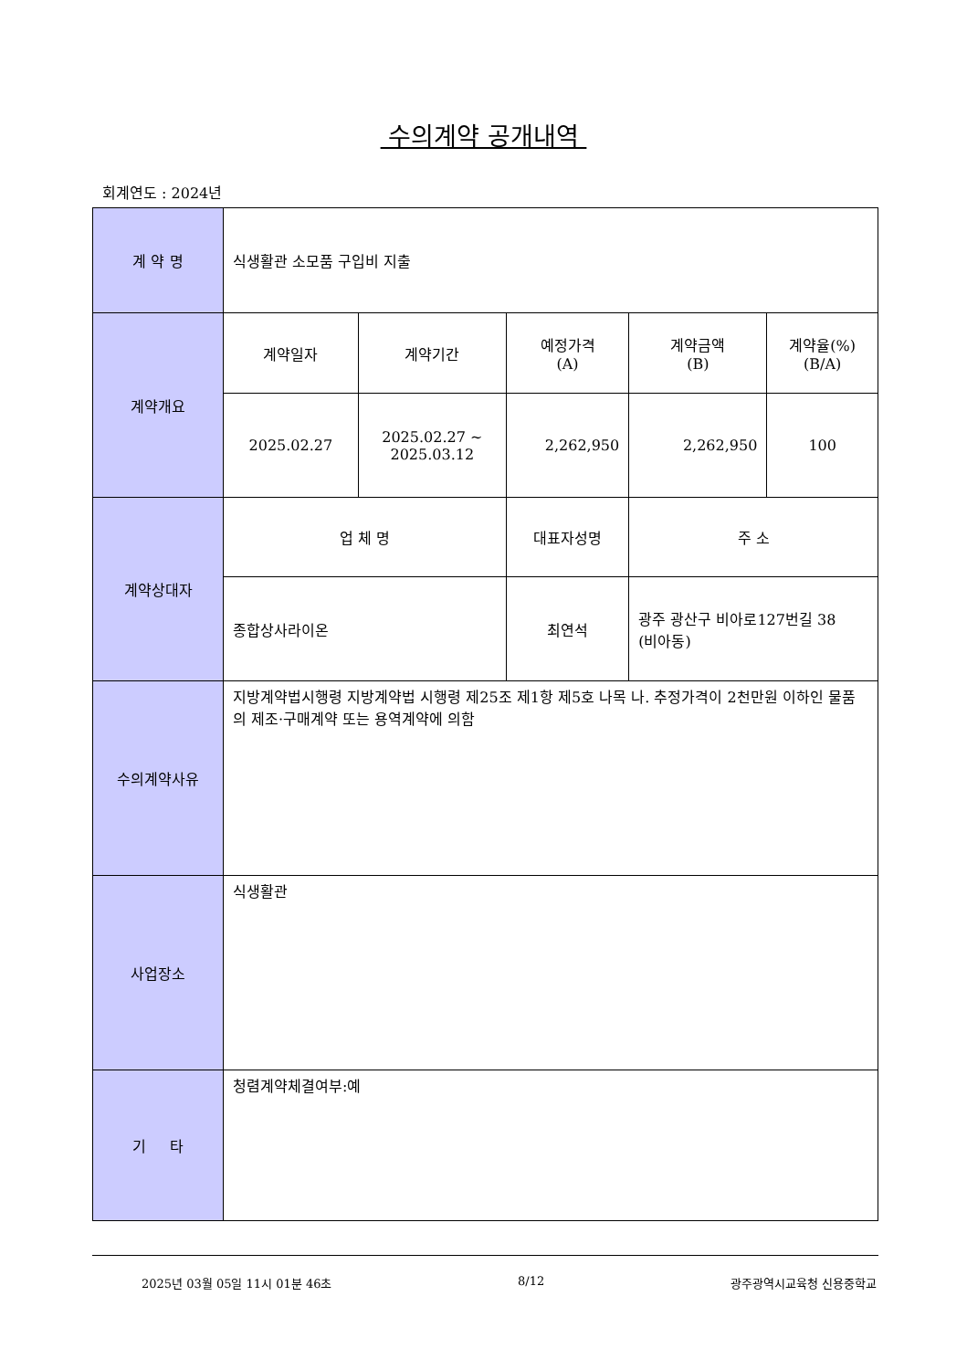수의계약 공개내역
회계연도 : 2024년
| 계 약 명 | 식생활관 소모품 구입비 지출 | | | | |
| 계약개요 | 계약일자 | 계약기간 | 예정가격 (A) | 계약금액 (B) | 계약율(%) (B/A) |
| | 2025.02.27 | 2025.02.27 ~ 2025.03.12 | 2,262,950 | 2,262,950 | 100 |
| 계약상대자 | 업 체 명 | | 대표자성명 | 주 소 | |
| | 종합상사라이온 | | 최연석 | 광주 광산구 비아로127번길 38 (비아동) | |
| 수의계약사유 | 지방계약법시행령 지방계약법 시행령 제25조 제1항 제5호 나목 나. 추정가격이 2천만원 이하인 물품의 제조·구매계약 또는 용역계약에 의함 | | | | |
| 사업장소 | 식생활관 | | | | |
| 기 타 | 청렴계약체결여부:예 | | | | |
2025년 03월 05일 11시 01분 46초 8/12 광주광역시교육청 신용중학교